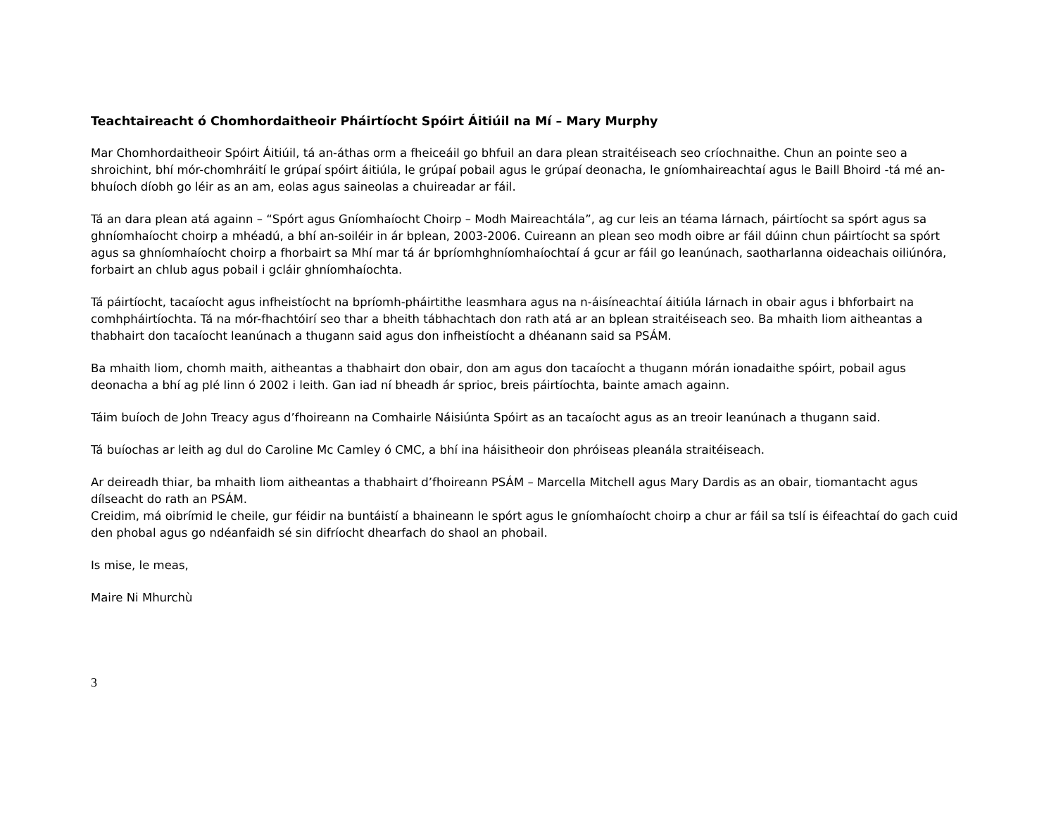Teachtaireacht ó Chomhordaitheoir Pháirtíocht Spóirt Áitiúil na Mí – Mary Murphy
Mar Chomhordaitheoir Spóirt Áitiúil, tá an-áthas orm a fheiceáil go bhfuil an dara plean straitéiseach seo críochnaithe. Chun an pointe seo a shroichint, bhí mór-chomhráití le grúpaí spóirt áitiúla, le grúpaí pobail agus le grúpaí deonacha, le gníomhaireachtaí agus le Baill Bhoird -tá mé an-bhuíoch díobh go léir as an am, eolas agus saineolas a chuireadar ar fáil.
Tá an dara plean atá againn – “Spórt agus Gníomhaíocht Choirp – Modh Maireachtála”, ag cur leis an téama lárnach, páirtíocht sa spórt agus sa ghníomhaíocht choirp a mhéadú, a bhí an-soiléir in ár bplean, 2003-2006. Cuireann an plean seo modh oibre ar fáil dúinn chun páirtíocht sa spórt agus sa ghníomhaíocht choirp a fhorbairt sa Mhí mar tá ár bpríomhghníomhaíochtaí á gcur ar fáil go leanúnach, saotharlanna oideachais oiliúnóra, forbairt an chlub agus pobail i gcláir ghníomhaíochta.
Tá páirtíocht, tacaíocht agus infheistíocht na bpríomh-pháirtithe leasmhara agus na n-áisíneachtaí áitiúla lárnach in obair agus i bhforbairt na comhpháirtíochta. Tá na mór-fhachtóirí seo thar a bheith tábhachtach don rath atá ar an bplean straitéiseach seo. Ba mhaith liom aitheantas a thabhairt don tacaíocht leanúnach a thugann said agus don infheistíocht a dhéanann said sa PSÁM.
Ba mhaith liom, chomh maith, aitheantas a thabhairt don obair, don am agus don tacaíocht a thugann mórán ionadaithe spóirt, pobail agus deonacha a bhí ag plé linn ó 2002 i leith. Gan iad ní bheadh ár sprioc, breis páirtíochta, bainte amach againn.
Táim buíoch de John Treacy agus d’fhoireann na Comhairle Náisiúnta Spóirt as an tacaíocht agus as an treoir leanúnach a thugann said.
Tá buíochas ar leith ag dul do Caroline Mc Camley ó CMC, a bhí ina háisitheoir don phróiseas pleanála straitéiseach.
Ar deireadh thiar, ba mhaith liom aitheantas a thabhairt d’fhoireann PSÁM – Marcella Mitchell agus Mary Dardis as an obair, tiomantacht agus dílseacht do rath an PSÁM.
Creidim, má oibrímid le cheile, gur féidir na buntáistí a bhaineann le spórt agus le gníomhaíocht choirp a chur ar fáil sa tslí is éifeachtaí do gach cuid den phobal agus go ndéanfaidh sé sin difríocht dhearfach do shaol an phobail.
Is mise, le meas,
Maire Ni Mhurchù
3